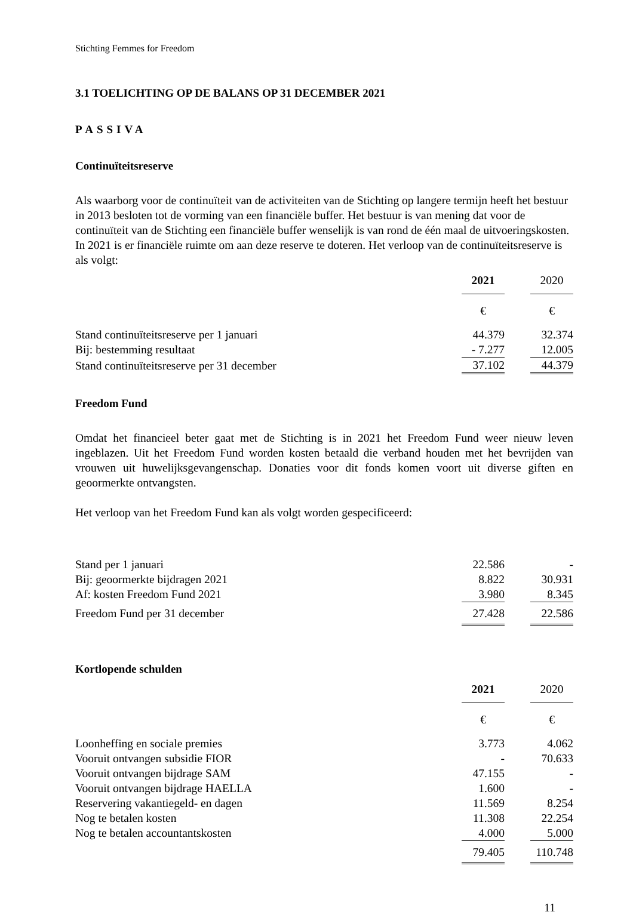Stichting Femmes for Freedom
3.1 TOELICHTING OP DE BALANS OP 31 DECEMBER 2021
PASSIVA
Continuïteitsreserve
Als waarborg voor de continuïteit van de activiteiten van de Stichting op langere termijn heeft het bestuur in 2013 besloten tot de vorming van een financiële buffer. Het bestuur is van mening dat voor de continuïteit van de Stichting een financiële buffer wenselijk is van rond de één maal de uitvoeringskosten. In 2021 is er financiële ruimte om aan deze reserve te doteren. Het verloop van de continuïteitsreserve is als volgt:
| | 2021 | | 2020 |
| | € | | € |
| Stand continuïteitsreserve per 1 januari | 44.379 | | 32.374 |
| Bij: bestemming resultaat | - 7.277 | | 12.005 |
| Stand continuïteitsreserve per 31 december | 37.102 | | 44.379 |
Freedom Fund
Omdat het financieel beter gaat met de Stichting is in 2021 het Freedom Fund weer nieuw leven ingeblazen. Uit het Freedom Fund worden kosten betaald die verband houden met het bevrijden van vrouwen uit huwelijksgevangenschap. Donaties voor dit fonds komen voort uit diverse giften en geoormerkte ontvangsten.
Het verloop van het Freedom Fund kan als volgt worden gespecificeerd:
| Stand per 1 januari | 22.586 | | - |
| Bij: geoormerkte bijdragen 2021 | 8.822 | | 30.931 |
| Af: kosten Freedom Fund 2021 | 3.980 | | 8.345 |
| Freedom Fund per 31 december | 27.428 | | 22.586 |
Kortlopende schulden
| | 2021 | | 2020 |
| | € | | € |
| Loonheffing en sociale premies | 3.773 | | 4.062 |
| Vooruit ontvangen subsidie FIOR | - | | 70.633 |
| Vooruit ontvangen bijdrage SAM | 47.155 | | - |
| Vooruit ontvangen bijdrage HAELLA | 1.600 | | - |
| Reservering vakantiegeld- en dagen | 11.569 | | 8.254 |
| Nog te betalen kosten | 11.308 | | 22.254 |
| Nog te betalen accountantskosten | 4.000 | | 5.000 |
| | 79.405 | | 110.748 |
11